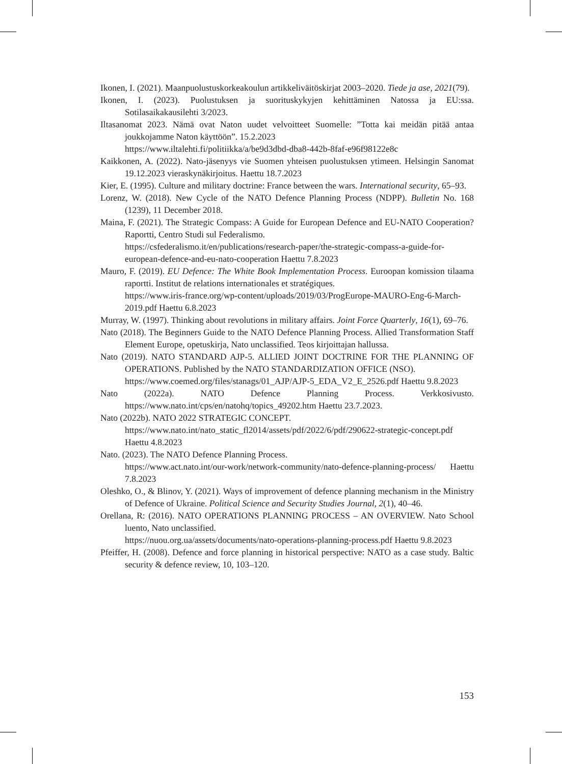Ikonen, I. (2021). Maanpuolustuskorkeakoulun artikkeliväitöskirjat 2003–2020. Tiede ja ase, 2021(79).
Ikonen, I. (2023). Puolustuksen ja suorituskykyjen kehittäminen Natossa ja EU:ssa. Sotilasaikakausilehti 3/2023.
Iltasanomat 2023. Nämä ovat Naton uudet velvoitteet Suomelle: ”Totta kai meidän pitää antaa joukkojamme Naton käyttöön”. 15.2.2023
https://www.iltalehti.fi/politiikka/a/be9d3dbd-dba8-442b-8faf-e96f98122e8c
Kaikkonen, A. (2022). Nato-jäsenyys vie Suomen yhteisen puolustuksen ytimeen. Helsingin Sanomat 19.12.2023 vieraskynäkirjoitus. Haettu 18.7.2023
Kier, E. (1995). Culture and military doctrine: France between the wars. International security, 65–93.
Lorenz, W. (2018). New Cycle of the NATO Defence Planning Process (NDPP). Bulletin No. 168 (1239), 11 December 2018.
Maina, F. (2021). The Strategic Compass: A Guide for European Defence and EU-NATO Cooperation? Raportti, Centro Studi sul Federalismo.
https://csfederalismo.it/en/publications/research-paper/the-strategic-compass-a-guide-for-european-defence-and-eu-nato-cooperation Haettu 7.8.2023
Mauro, F. (2019). EU Defence: The White Book Implementation Process. Euroopan komission tilaama raportti. Institut de relations internationales et stratégiques.
https://www.iris-france.org/wp-content/uploads/2019/03/ProgEurope-MAURO-Eng-6-March-2019.pdf Haettu 6.8.2023
Murray, W. (1997). Thinking about revolutions in military affairs. Joint Force Quarterly, 16(1), 69–76.
Nato (2018). The Beginners Guide to the NATO Defence Planning Process. Allied Transformation Staff Element Europe, opetuskirja, Nato unclassified. Teos kirjoittajan hallussa.
Nato (2019). NATO STANDARD AJP-5. ALLIED JOINT DOCTRINE FOR THE PLANNING OF OPERATIONS. Published by the NATO STANDARDIZATION OFFICE (NSO).
https://www.coemed.org/files/stanags/01_AJP/AJP-5_EDA_V2_E_2526.pdf Haettu 9.8.2023
Nato (2022a). NATO Defence Planning Process. Verkkosivusto. https://www.nato.int/cps/en/natohq/topics_49202.htm Haettu 23.7.2023.
Nato (2022b). NATO 2022 STRATEGIC CONCEPT.
https://www.nato.int/nato_static_fl2014/assets/pdf/2022/6/pdf/290622-strategic-concept.pdf Haettu 4.8.2023
Nato. (2023). The NATO Defence Planning Process.
https://www.act.nato.int/our-work/network-community/nato-defence-planning-process/ Haettu 7.8.2023
Oleshko, O., & Blinov, Y. (2021). Ways of improvement of defence planning mechanism in the Ministry of Defence of Ukraine. Political Science and Security Studies Journal, 2(1), 40–46.
Orellana, R: (2016). NATO OPERATIONS PLANNING PROCESS – AN OVERVIEW. Nato School luento, Nato unclassified.
https://nuou.org.ua/assets/documents/nato-operations-planning-process.pdf Haettu 9.8.2023
Pfeiffer, H. (2008). Defence and force planning in historical perspective: NATO as a case study. Baltic security & defence review, 10, 103–120.
153